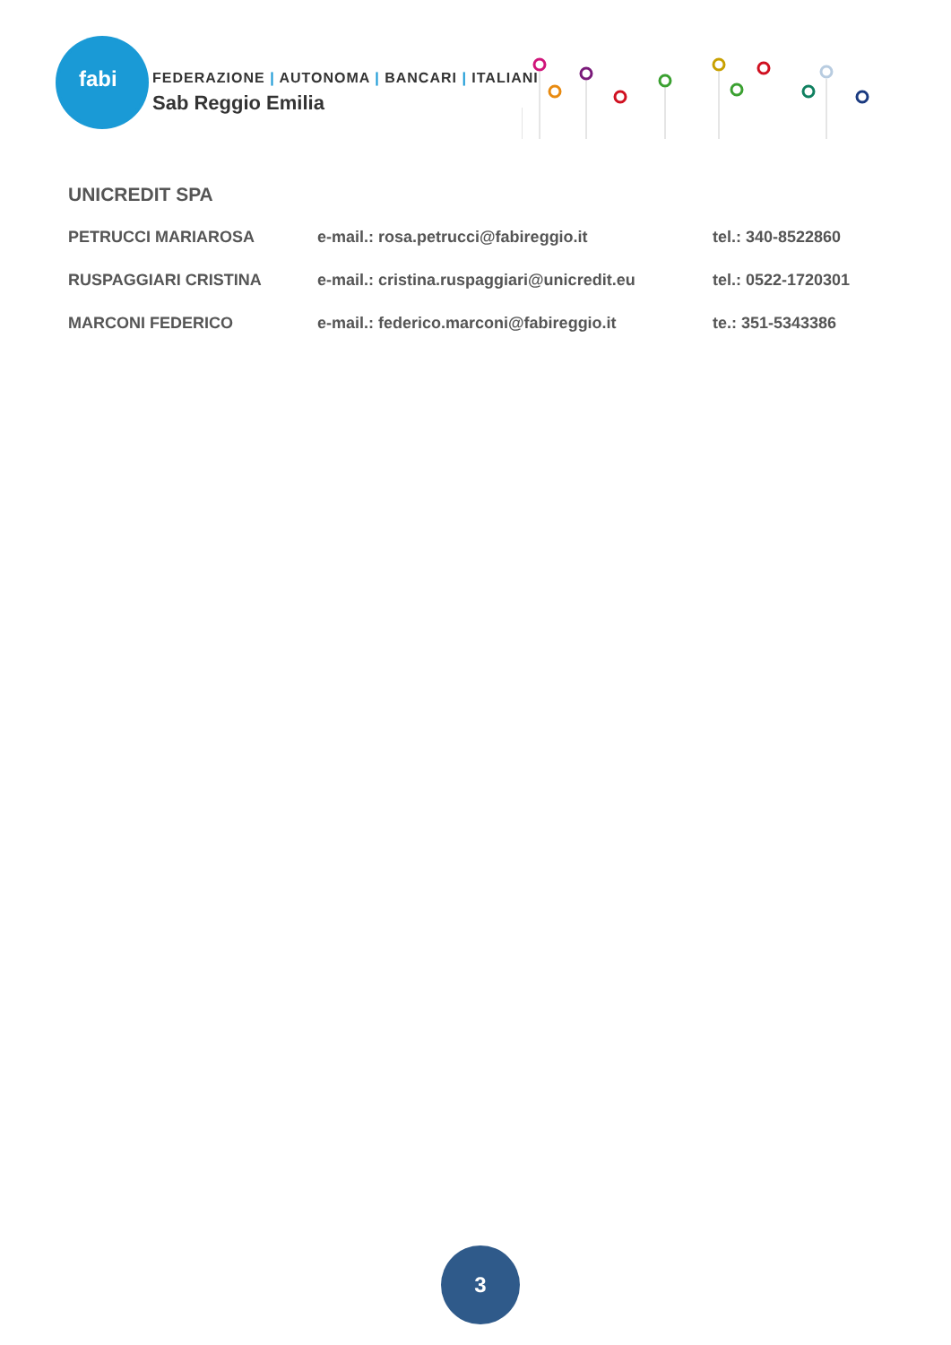fabi
FEDERAZIONE | AUTONOMA | BANCARI | ITALIANI
Sab Reggio Emilia
UNICREDIT SPA
| PETRUCCI MARIAROSA | e-mail.: rosa.petrucci@fabireggio.it | tel.: 340-8522860 |
| RUSPAGGIARI CRISTINA | e-mail.: cristina.ruspaggiari@unicredit.eu | tel.: 0522-1720301 |
| MARCONI FEDERICO | e-mail.: federico.marconi@fabireggio.it | te.: 351-5343386 |
3